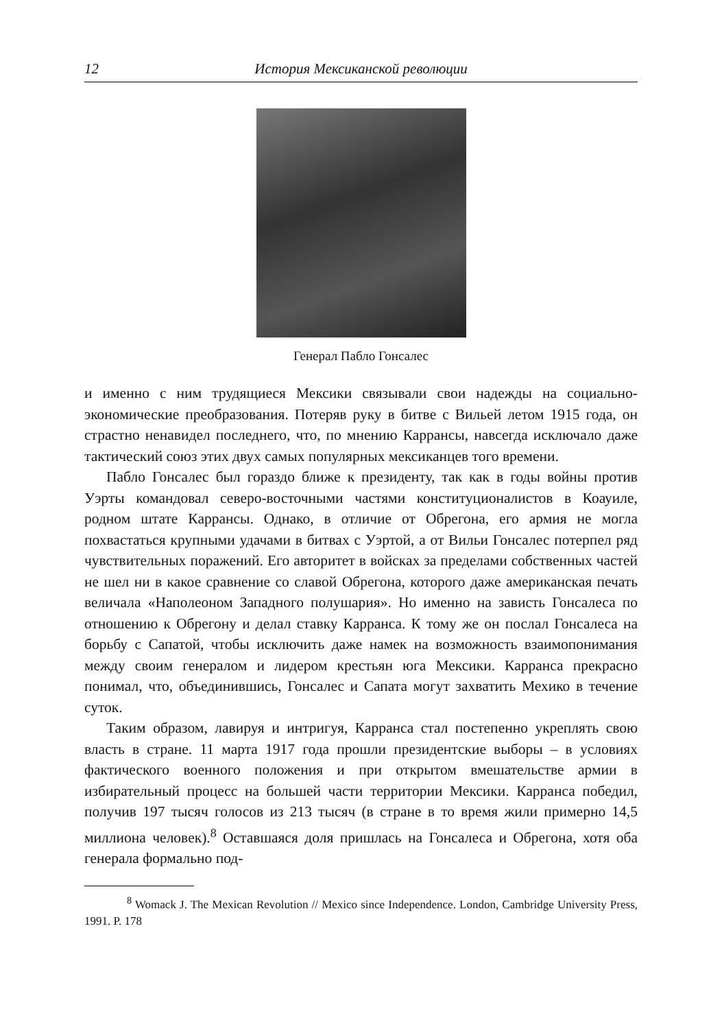12 История Мексиканской революции
Генерал Пабло Гонсалес
и именно с ним трудящиеся Мексики связывали свои надежды на социально-экономические преобразования. Потеряв руку в битве с Вильей летом 1915 года, он страстно ненавидел последнего, что, по мнению Каррансы, навсегда исключало даже тактический союз этих двух самых популярных мексиканцев того времени.
Пабло Гонсалес был гораздо ближе к президенту, так как в годы войны против Уэрты командовал северо-восточными частями конституционалистов в Коауиле, родном штате Каррансы. Однако, в отличие от Обрегона, его армия не могла похвастаться крупными удачами в битвах с Уэртой, а от Вильи Гонсалес потерпел ряд чувствительных поражений. Его авторитет в войсках за пределами собственных частей не шел ни в какое сравнение со славой Обрегона, которого даже американская печать величала «Наполеоном Западного полушария». Но именно на зависть Гонсалеса по отношению к Обрегону и делал ставку Карранса. К тому же он послал Гонсалеса на борьбу с Сапатой, чтобы исключить даже намек на возможность взаимопонимания между своим генералом и лидером крестьян юга Мексики. Карранса прекрасно понимал, что, объединившись, Гонсалес и Сапата могут захватить Мехико в течение суток.
Таким образом, лавируя и интригуя, Карранса стал постепенно укреплять свою власть в стране. 11 марта 1917 года прошли президентские выборы – в условиях фактического военного положения и при открытом вмешательстве армии в избирательный процесс на большей части территории Мексики. Карранса победил, получив 197 тысяч голосов из 213 тысяч (в стране в то время жили примерно 14,5 миллиона человек).<sup>8</sup> Оставшаяся доля пришлась на Гонсалеса и Обрегона, хотя оба генерала формально под-
<sup>8</sup> Womack J. The Mexican Revolution // Mexico since Independence. London, Cambridge University Press, 1991. P. 178